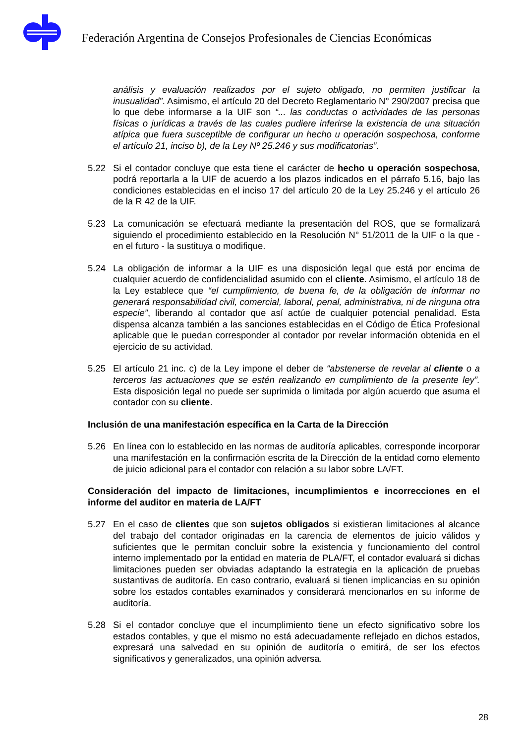Federación Argentina de Consejos Profesionales de Ciencias Económicas
análisis y evaluación realizados por el sujeto obligado, no permiten justificar la inusualidad”. Asimismo, el artículo 20 del Decreto Reglamentario N° 290/2007 precisa que lo que debe informarse a la UIF son “... las conductas o actividades de las personas físicas o jurídicas a través de las cuales pudiere inferirse la existencia de una situación atípica que fuera susceptible de configurar un hecho u operación sospechosa, conforme el artículo 21, inciso b), de la Ley Nº 25.246 y sus modificatorias”.
5.22 Si el contador concluye que esta tiene el carácter de hecho u operación sospechosa, podrá reportarla a la UIF de acuerdo a los plazos indicados en el párrafo 5.16, bajo las condiciones establecidas en el inciso 17 del artículo 20 de la Ley 25.246 y el artículo 26 de la R 42 de la UIF.
5.23 La comunicación se efectuará mediante la presentación del ROS, que se formalizará siguiendo el procedimiento establecido en la Resolución N° 51/2011 de la UIF o la que - en el futuro - la sustituya o modifique.
5.24 La obligación de informar a la UIF es una disposición legal que está por encima de cualquier acuerdo de confidencialidad asumido con el cliente. Asimismo, el artículo 18 de la Ley establece que “el cumplimiento, de buena fe, de la obligación de informar no generará responsabilidad civil, comercial, laboral, penal, administrativa, ni de ninguna otra especie”, liberando al contador que así actúe de cualquier potencial penalidad. Esta dispensa alcanza también a las sanciones establecidas en el Código de Ética Profesional aplicable que le puedan corresponder al contador por revelar información obtenida en el ejercicio de su actividad.
5.25 El artículo 21 inc. c) de la Ley impone el deber de “abstenerse de revelar al cliente o a terceros las actuaciones que se estén realizando en cumplimiento de la presente ley”. Esta disposición legal no puede ser suprimida o limitada por algún acuerdo que asuma el contador con su cliente.
Inclusión de una manifestación específica en la Carta de la Dirección
5.26 En línea con lo establecido en las normas de auditoría aplicables, corresponde incorporar una manifestación en la confirmación escrita de la Dirección de la entidad como elemento de juicio adicional para el contador con relación a su labor sobre LA/FT.
Consideración del impacto de limitaciones, incumplimientos e incorrecciones en el informe del auditor en materia de LA/FT
5.27 En el caso de clientes que son sujetos obligados si existieran limitaciones al alcance del trabajo del contador originadas en la carencia de elementos de juicio válidos y suficientes que le permitan concluir sobre la existencia y funcionamiento del control interno implementado por la entidad en materia de PLA/FT, el contador evaluará si dichas limitaciones pueden ser obviadas adaptando la estrategia en la aplicación de pruebas sustantivas de auditoría. En caso contrario, evaluará si tienen implicancias en su opinión sobre los estados contables examinados y considerará mencionarlos en su informe de auditoría.
5.28 Si el contador concluye que el incumplimiento tiene un efecto significativo sobre los estados contables, y que el mismo no está adecuadamente reflejado en dichos estados, expresará una salvedad en su opinión de auditoría o emitirá, de ser los efectos significativos y generalizados, una opinión adversa.
28